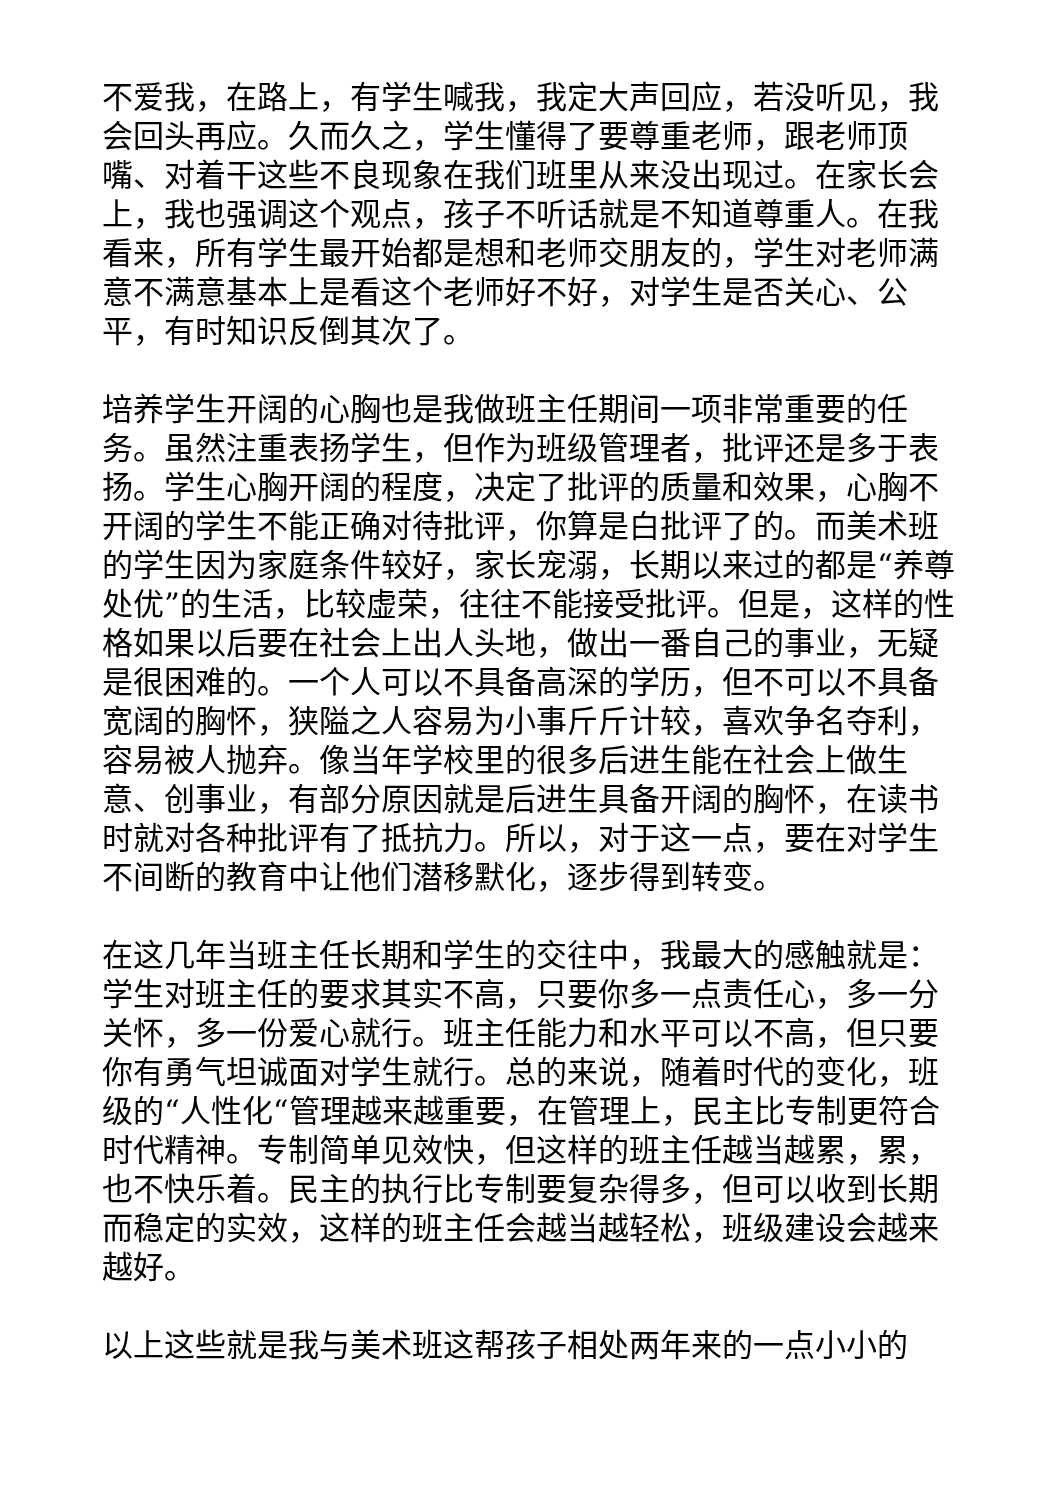不爱我，在路上，有学生喊我，我定大声回应，若没听见，我会回头再应。久而久之，学生懂得了要尊重老师，跟老师顶嘴、对着干这些不良现象在我们班里从来没出现过。在家长会上，我也强调这个观点，孩子不听话就是不知道尊重人。在我看来，所有学生最开始都是想和老师交朋友的，学生对老师满意不满意基本上是看这个老师好不好，对学生是否关心、公平，有时知识反倒其次了。
培养学生开阔的心胸也是我做班主任期间一项非常重要的任务。虽然注重表扬学生，但作为班级管理者，批评还是多于表扬。学生心胸开阔的程度，决定了批评的质量和效果，心胸不开阔的学生不能正确对待批评，你算是白批评了的。而美术班的学生因为家庭条件较好，家长宠溺，长期以来过的都是“养尊处优”的生活，比较虚荣，往往不能接受批评。但是，这样的性格如果以后要在社会上出人头地，做出一番自己的事业，无疑是很困难的。一个人可以不具备高深的学历，但不可以不具备宽阔的胸怀，狭隘之人容易为小事斤斤计较，喜欢争名夺利，容易被人抛弃。像当年学校里的很多后进生能在社会上做生意、创事业，有部分原因就是后进生具备开阔的胸怀，在读书时就对各种批评有了抵抗力。所以，对于这一点，要在对学生不间断的教育中让他们潜移默化，逐步得到转变。
在这几年当班主任长期和学生的交往中，我最大的感触就是：学生对班主任的要求其实不高，只要你多一点责任心，多一分关怀，多一份爱心就行。班主任能力和水平可以不高，但只要你有勇气坦诚面对学生就行。总的来说，随着时代的变化，班级的“人性化“管理越来越重要，在管理上，民主比专制更符合时代精神。专制简单见效快，但这样的班主任越当越累，累，也不快乐着。民主的执行比专制要复杂得多，但可以收到长期而稳定的实效，这样的班主任会越当越轻松，班级建设会越来越好。
以上这些就是我与美术班这帮孩子相处两年来的一点小小的